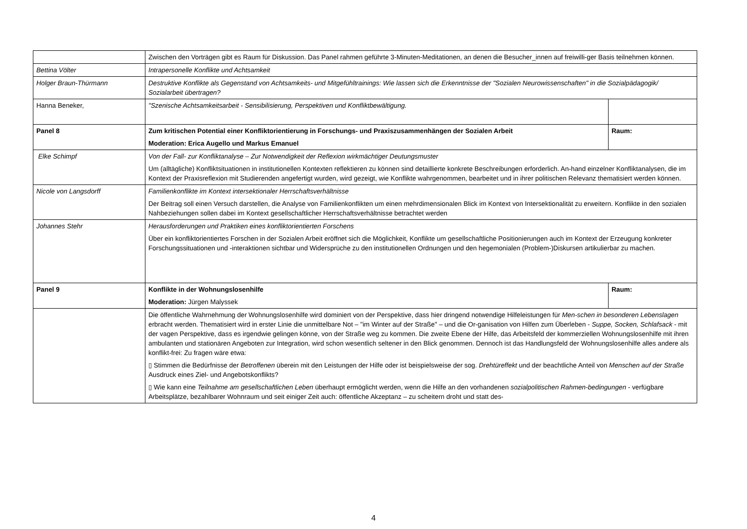| | Zwischen den Vorträgen gibt es Raum für Diskussion. Das Panel rahmen geführte 3-Minuten-Meditationen, an denen die Besucher_innen auf freiwilli-ger Basis teilnehmen können. | |
| Bettina Völter | Intrapersonelle Konflikte und Achtsamkeit | |
| Holger Braun-Thürmann | Destruktive Konflikte als Gegenstand von Achtsamkeits- und Mitgefühltrainings: Wie lassen sich die Erkenntnisse der "Sozialen Neurowissenschaften" in die Sozialpädagogik/ Sozialarbeit übertragen? | |
| Hanna Beneker, | "Szenische Achtsamkeitsarbeit - Sensibilisierung, Perspektiven und Konfliktbewältigung. | |
| Panel 8 | Zum kritischen Potential einer Konfliktorientierung in Forschungs- und Praxiszusammenhängen der Sozialen Arbeit Moderation: Erica Augello und Markus Emanuel | Raum: |
| Elke Schimpf | Von der Fall- zur Konfliktanalyse – Zur Notwendigkeit der Reflexion wirkmächtiger Deutungsmuster Um (alltägliche) Konfliktsituationen in institutionellen Kontexten reflektieren zu können sind detaillierte konkrete Beschreibungen erforderlich. An-hand einzelner Konfliktanalysen, die im Kontext der Praxisreflexion mit Studierenden angefertigt wurden, wird gezeigt, wie Konflikte wahrgenommen, bearbeitet und in ihrer politischen Relevanz thematisiert werden können. | |
| Nicole von Langsdorff | Familienkonflikte im Kontext intersektionaler Herrschaftsverhältnisse Der Beitrag soll einen Versuch darstellen, die Analyse von Familienkonflikten um einen mehrdimensionalen Blick im Kontext von Intersektionalität zu erweitern. Konflikte in den sozialen Nahbeziehungen sollen dabei im Kontext gesellschaftlicher Herrschaftsverhältnisse betrachtet werden | |
| Johannes Stehr | Herausforderungen und Praktiken eines konfliktorientierten Forschens Über ein konfliktorientiertes Forschen in der Sozialen Arbeit eröffnet sich die Möglichkeit, Konflikte um gesellschaftliche Positionierungen auch im Kontext der Erzeugung konkreter Forschungssituationen und -interaktionen sichtbar und Widersprüche zu den institutionellen Ordnungen und den hegemonialen (Problem-)Diskursen artikulierbar zu machen. | |
| Panel 9 | Konflikte in der Wohnungslosenhilfe Moderation: Jürgen Malyssek | Raum: |
| | Die öffentliche Wahrnehmung der Wohnungslosenhilfe wird dominiert von der Perspektive, dass hier dringend notwendige Hilfeleistungen für Men-schen in besonderen Lebenslagen erbracht werden. Thematisiert wird in erster Linie die unmittelbare Not – "im Winter auf der Straße" – und die Or-ganisation von Hilfen zum Überleben - Suppe, Socken, Schlafsack - mit der vagen Perspektive, dass es irgendwie gelingen könne, von der Straße weg zu kommen. Die zweite Ebene der Hilfe, das Arbeitsfeld der kommerziellen Wohnungslosenhilfe mit ihren ambulanten und stationären Angeboten zur Integration, wird schon wesentlich seltener in den Blick genommen. Dennoch ist das Handlungsfeld der Wohnungslosenhilfe alles andere als konflikt-frei: Zu fragen wäre etwa: ▯ Stimmen die Bedürfnisse der Betroffenen überein mit den Leistungen der Hilfe oder ist beispielsweise der sog. Drehtüreffekt und der beachtliche Anteil von Menschen auf der Straße Ausdruck eines Ziel- und Angebotskonflikts? ▯ Wie kann eine Teilnahme am gesellschaftlichen Leben überhaupt ermöglicht werden, wenn die Hilfe an den vorhandenen sozialpolitischen Rahmen-bedingungen - verfügbare Arbeitsplätze, bezahlbarer Wohnraum und seit einiger Zeit auch: öffentliche Akzeptanz – zu scheitern droht und statt des- | |
4